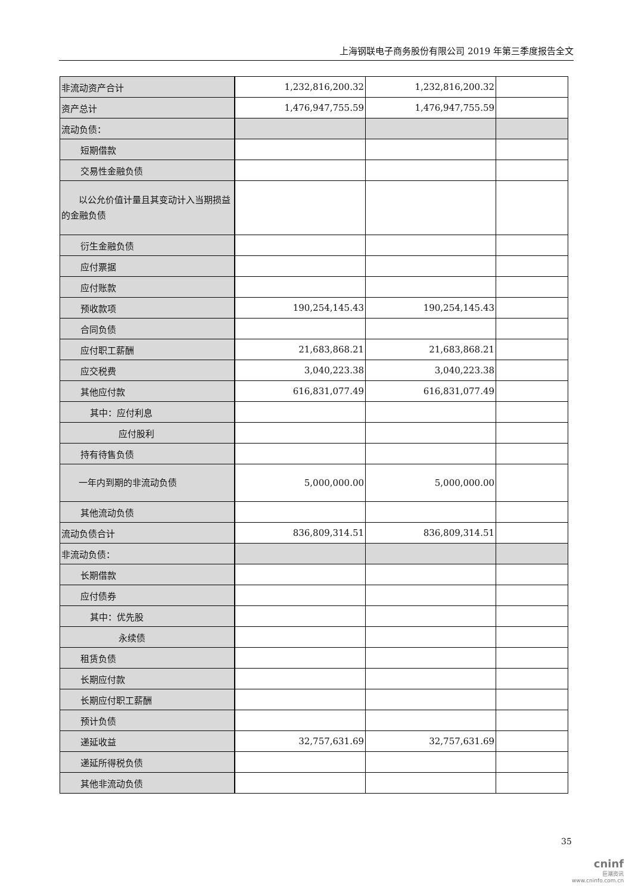上海钢联电子商务股份有限公司 2019 年第三季度报告全文
| 非流动资产合计 | 1,232,816,200.32 | 1,232,816,200.32 | |
| 资产总计 | 1,476,947,755.59 | 1,476,947,755.59 | |
| 流动负债： | | | |
| 短期借款 | | | |
| 交易性金融负债 | | | |
| 以公允价值计量且其变动计入当期损益的金融负债 | | | |
| 衍生金融负债 | | | |
| 应付票据 | | | |
| 应付账款 | | | |
| 预收款项 | 190,254,145.43 | 190,254,145.43 | |
| 合同负债 | | | |
| 应付职工薪酬 | 21,683,868.21 | 21,683,868.21 | |
| 应交税费 | 3,040,223.38 | 3,040,223.38 | |
| 其他应付款 | 616,831,077.49 | 616,831,077.49 | |
| 其中：应付利息 | | | |
| 应付股利 | | | |
| 持有待售负债 | | | |
| 一年内到期的非流动负债 | 5,000,000.00 | 5,000,000.00 | |
| 其他流动负债 | | | |
| 流动负债合计 | 836,809,314.51 | 836,809,314.51 | |
| 非流动负债： | | | |
| 长期借款 | | | |
| 应付债券 | | | |
| 其中：优先股 | | | |
| 永续债 | | | |
| 租赁负债 | | | |
| 长期应付款 | | | |
| 长期应付职工薪酬 | | | |
| 预计负债 | | | |
| 递延收益 | 32,757,631.69 | 32,757,631.69 | |
| 递延所得税负债 | | | |
| 其他非流动负债 | | | |
35
cninf
巨潮资讯
www.cninfo.com.cn